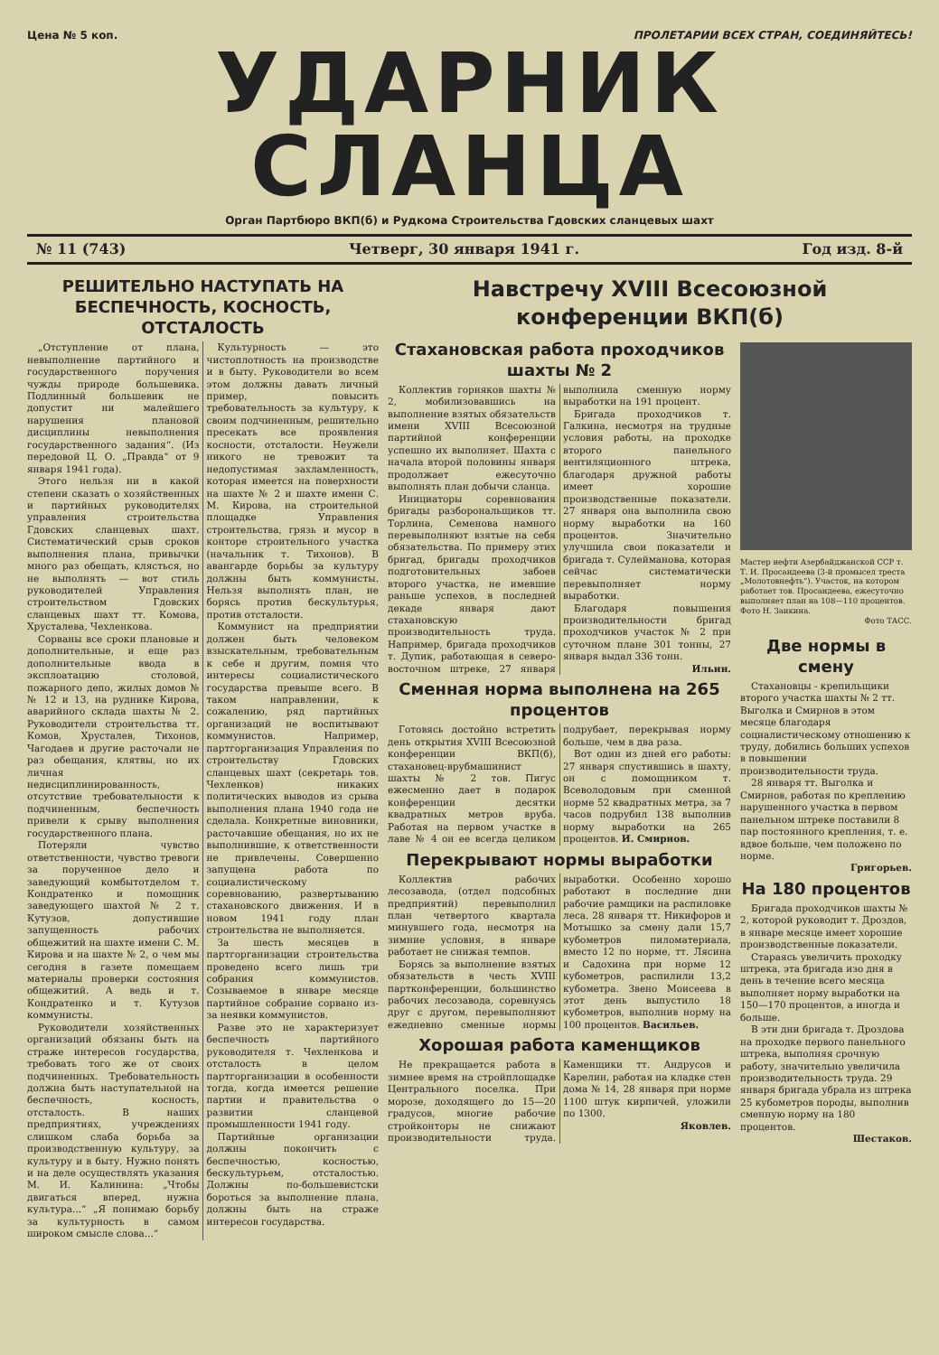Цена № 5 коп. ПРОЛЕТАРИИ ВСЕХ СТРАН, СОЕДИНЯЙТЕСЬ!
УДАРНИК СЛАНЦА
Орган Партбюро ВКП(б) и Рудкома Строительства Гдовских сланцевых шахт
№ 11 (743) Четверг, 30 января 1941 г. Год изд. 8-й
РЕШИТЕЛЬНО НАСТУПАТЬ НА БЕСПЕЧНОСТЬ, КОСНОСТЬ, ОТСТАЛОСТЬ
„Отступление от плана, невыполнение партийного и государственного поручения чужды природе большевика. Подлинный большевик не допустит ни малейшего нарушения плановой дисциплины невыполнения государственного задания“. (Из передовой Ц. О. „Правда“ от 9 января 1941 года).
Этого нельзя ни в какой степени сказать о хозяйственных и партийных руководителях управления строительства Гдовских сланцевых шахт. Систематический срыв сроков выполнения плана, привычки много раз обещать, клясться, но не выполнять — вот стиль руководителей Управления строительством Гдовских сланцевых шахт тт. Комова, Хрусталева, Чехленкова.
Сорваны все сроки плановые и дополнительные, и еще раз дополнительные ввода в эксплоатацию столовой, пожарного депо, жилых домов №№ 12 и 13, на руднике Кирова, аварийного склада шахты № 2. Руководители строительства тт. Комов, Хрусталев, Тихонов, Чагодаев и другие расточали не раз обещания, клятвы, но их личная недисциплинированность, отсутствие требовательности к подчиненным, беспечность привели к срыву выполнения государственного плана.
Потеряли чувство ответственности, чувство тревоги за порученное дело и заведующий комбытотделом т. Кондратенко и помощник заведующего шахтой № 2 т. Кутузов, допустившие запущенность рабочих общежитий на шахте имени С. М. Кирова и на шахте № 2, о чем мы сегодня в газете помещаем материалы проверки состояния общежитий. А ведь и т. Кондратенко и т. Кутузов коммунисты.
Руководители хозяйственных организаций обязаны быть на страже интересов государства, требовать того же от своих подчиненных. Требовательность должна быть наступательной на беспечность, косность, отсталость. В наших предприятиях, учреждениях слишком слаба борьба за производственную культуру, за культуру и в быту. Нужно понять и на деле осуществлять указания М. И. Калинина: „Чтобы двигаться вперед, нужна культура...“ „Я понимаю борьбу за культурность в самом широком смысле слова...“
Культурность — это чистоплотность на производстве и в быту. Руководители во всем этом должны давать личный пример, повысить требовательность за культуру, к своим подчиненным, решительно пресекать все проявления косности, отсталости. Неужели никого не тревожит та недопустимая захламленность, которая имеется на поверхности на шахте № 2 и шахте имени С. М. Кирова, на строительной площадке Управления строительства, грязь и мусор в конторе строительного участка (начальник т. Тихонов). В авангарде борьбы за культуру должны быть коммунисты. Нельзя выполнять план, не борясь против бескультурья, против отсталости.
Коммунист на предприятии должен быть человеком взыскательным, требовательным к себе и другим, помня что интересы социалистического государства превыше всего. В таком направлении, к сожалению, ряд партийных организаций не воспитывают коммунистов. Например, партгорганизация Управления по строительству Гдовских сланцевых шахт (секретарь тов. Чехленков) никаких политических выводов из срыва выполнения плана 1940 года не сделала. Конкретные виновники, расточавшие обещания, но их не выполнившие, к ответственности не привлечены. Совершенно запущена работа по социалистическому соревнованию, развертыванию стахановского движения. И в новом 1941 году план строительства не выполняется.
За шесть месяцев в партгорганизации строительства проведено всего лишь три собрания коммунистов. Созываемое в январе месяце партийное собрание сорвано из-за неявки коммунистов.
Разве это не характеризует беспечность партийного руководителя т. Чехленкова и отсталость в целом партгорганизации в особенности тогда, когда имеется решение партии и правительства о развитии сланцевой промышленности 1941 году.
Партийные организации должны покончить с беспечностью, косностью, бескультурьем, отсталостью. Должны по-большевистски бороться за выполнение плана, должны быть на страже интересов государства.
Навстречу XVIII Всесоюзной конференции ВКП(б)
Стахановская работа проходчиков шахты № 2
Коллектив горняков шахты № 2, мобилизовавшись на выполнение взятых обязательств имени XVIII Всесоюзной партийной конференции успешно их выполняет. Шахта с начала второй половины января продолжает ежесуточно выполнять план добычи сланца.
Инициаторы соревнования бригады разборональщиков тт. Торлина, Семенова намного перевыполняют взятые на себя обязательства. По примеру этих бригад, бригады проходчиков подготовительных забоев второго участка, не имевшие раньше успехов, в последней декаде января дают стахановскую производительность труда. Например, бригада проходчиков т. Дупик, работающая в северо-восточном штреке, 27 января выполнила сменную норму выработки на 191 процент.
Бригада проходчиков т. Галкина, несмотря на трудные условия работы, на проходке второго панельного вентиляционного штрека, благодаря дружной работы имеет хорошие производственные показатели. 27 января она выполнила свою норму выработки на 160 процентов. Значительно улучшила свои показатели и бригада т. Сулейманова, которая сейчас систематически перевыполняет норму выработки.
Благодаря повышения производительности бригад проходчиков участок № 2 при суточном плане 301 тонны, 27 января выдал 336 тонн.
Ильин.
Сменная норма выполнена на 265 процентов
Готовясь достойно встретить день открытия XVIII Всесоюзной конференции ВКП(б), стахановец-врубмашинист шахты № 2 тов. Пигус ежесменно дает в подарок конференции десятки квадратных метров вруба. Работая на первом участке в лаве № 4 он ее всегда целиком подрубает, перекрывая норму больше, чем в два раза.
Вот один из дней его работы: 27 января спустившись в шахту, он с помощником т. Всеволодовым при сменной норме 52 квадратных метра, за 7 часов подрубил 138 выполнив норму выработки на 265 процентов. И. Смирнов.
Перекрывают нормы выработки
Коллектив рабочих лесозавода, (отдел подсобных предприятий) перевыполнил план четвертого квартала минувшего года, несмотря на зимние условия, в январе работает не снижая темпов.
Борясь за выполнение взятых обязательств в честь XVIII партконференции, большинство рабочих лесозавода, соревнуясь друг с другом, перевыполняют ежедневно сменные нормы выработки. Особенно хорошо работают в последние дни рабочие рамщики на распиловке леса. 28 января тт. Никифоров и Мотышко за смену дали 15,7 кубометров пиломатериала, вместо 12 по норме, тт. Лясина и Садохина при норме 12 кубометров, распилили 13,2 кубометра. Звено Моисеева в этот день выпустило 18 кубометров, выполнив норму на 100 процентов. Васильев.
Хорошая работа каменщиков
Не прекращается работа в зимнее время на стройплощадке Центрального поселка. При морозе, доходящего до 15—20 градусов, многие рабочие стройконторы не снижают производительности труда. Каменщики тт. Андрусов и Карелин, работая на кладке стен дома № 14, 28 января при норме 1100 штук кирпичей, уложили по 1300.
Яковлев.
Мастер нефти Азербайджанской ССР т. Т. И. Просандеева (3-й промысел треста „Молотовнефть“). Участок, на котором работает тов. Просандеева, ежесуточно выполняет план на 108—110 процентов.
Фото Н. Заикина.
Фото ТАСС.
Две нормы в смену
Стахановцы - крепильщики второго участка шахты № 2 тт. Выголка и Смирнов в этом месяце благодаря социалистическому отношению к труду, добились больших успехов в повышении производительности труда.
28 января тт. Выголка и Смирнов, работая по креплению нарушенного участка в первом панельном штреке поставили 8 пар постоянного крепления, т. е. вдвое больше, чем положено по норме.
Григорьев.
На 180 процентов
Бригада проходчиков шахты № 2, которой руководит т. Дроздов, в январе месяце имеет хорошие производственные показатели.
Стараясь увеличить проходку штрека, эта бригада изо дня в день в течение всего месяца выполняет норму выработки на 150—170 процентов, а иногда и больше.
В эти дни бригада т. Дроздова на проходке первого панельного штрека, выполняя срочную работу, значительно увеличила производительность труда. 29 января бригада убрала из штрека 25 кубометров породы, выполнив сменную норму на 180 процентов.
Шестаков.